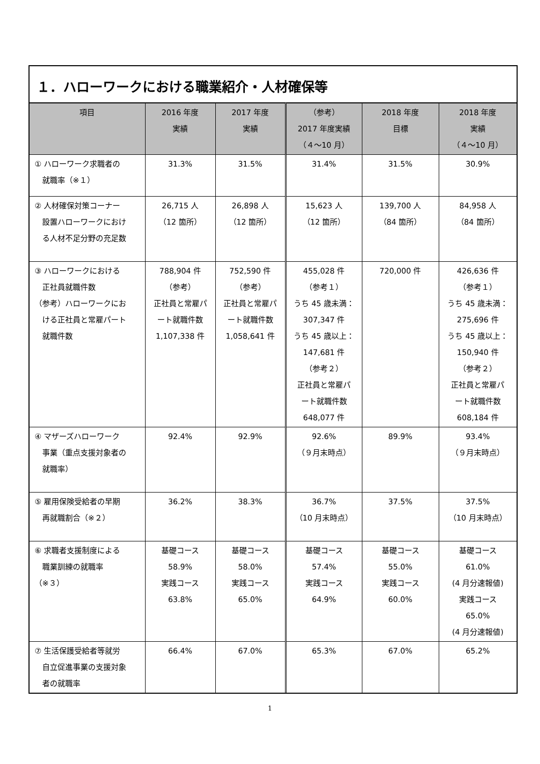１．ハローワークにおける職業紹介・人材確保等
| 項目 | 2016 年度 実績 | 2017 年度 実績 | （参考） 2017 年度実績 （４～10 月） | 2018 年度 目標 | 2018 年度 実績 （４～10 月） |
| --- | --- | --- | --- | --- | --- |
| ① ハローワーク求職者の 就職率（※１） | 31.3% | 31.5% | 31.4% | 31.5% | 30.9% |
| ② 人材確保対策コーナー 設置ハローワークにおけ る人材不足分野の充足数 | 26,715 人 （12 箇所） | 26,898 人 （12 箇所） | 15,623 人 （12 箇所） | 139,700 人 （84 箇所） | 84,958 人 （84 箇所） |
| ③ ハローワークにおける 正社員就職件数 （参考）ハローワークにお ける正社員と常雇パート 就職件数 | 788,904 件 （参考） 正社員と常雇パ ート就職件数 1,107,338 件 | 752,590 件 （参考） 正社員と常雇パ ート就職件数 1,058,641 件 | 455,028 件 （参考１） うち 45 歳未満： 307,347 件 うち 45 歳以上： 147,681 件 （参考２） 正社員と常雇パ ート就職件数 648,077 件 | 720,000 件 | 426,636 件 （参考１） うち 45 歳未満： 275,696 件 うち 45 歳以上： 150,940 件 （参考２） 正社員と常雇パ ート就職件数 608,184 件 |
| ④ マザーズハローワーク 事業（重点支援対象者の 就職率） | 92.4% | 92.9% | 92.6% （９月末時点） | 89.9% | 93.4% （９月末時点） |
| ⑤ 雇用保険受給者の早期 再就職割合（※２） | 36.2% | 38.3% | 36.7% （10 月末時点） | 37.5% | 37.5% （10 月末時点） |
| ⑥ 求職者支援制度による 職業訓練の就職率 （※３） | 基礎コース 58.9% 実践コース 63.8% | 基礎コース 58.0% 実践コース 65.0% | 基礎コース 57.4% 実践コース 64.9% | 基礎コース 55.0% 実践コース 60.0% | 基礎コース 61.0% (4 月分速報値) 実践コース 65.0% (4 月分速報値) |
| ⑦ 生活保護受給者等就労 自立促進事業の支援対象 者の就職率 | 66.4% | 67.0% | 65.3% | 67.0% | 65.2% |
1